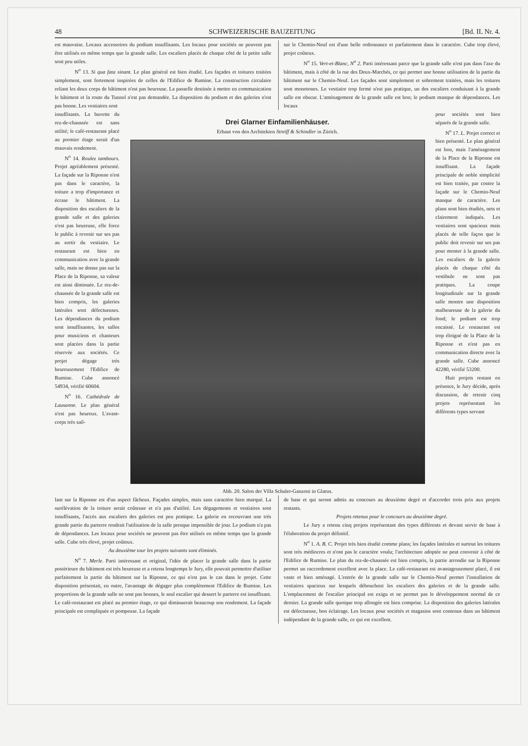48 SCHWEIZERISCHE BAUZEITUNG [Bd. IL Nr. 4.
est mauvaise. Locaux accessoires du podium insuffisants. Les locaux pour sociétés ne peuvent pas être utilisés en même temps que la grande salle. Les escaliers placés de chaque côté de la petite salle sont peu utiles.
N<sup>o</sup> 13. Si qua fata sinant. Le plan général est bien étudié. Les façades et toitures traitées simplement, sont fortement inspirées de celles de l'Edifice de Rumine. La construction circulaire reliant les deux corps de bâtiment n'est pas heureuse. La passelle destinée à mettre en communication le bâtiment et la route du Tunnel n'est pas demandée. La disposition du podium et des galeries n'est pas bonne. Les vestiaires sont
sur le Chemin-Neuf est d'une belle ordonnance et parfaitement dans le caractère. Cube trop élevé, projet coûteux.
N<sup>o</sup> 15. Vert-et-Blanc, N<sup>o</sup> 2. Parti intéressant parce que la grande salle n'est pas dans l'axe du bâtiment, mais à côté de la rue des Deux-Marchés, ce qui permet une bonne utilisation de la partie du bâtiment sur le Chemin-Neuf. Les façades sont simplement et sobrement traitées, mais les toitures sont monotones. Le vestiaire trop fermé n'est pas pratique, un des escaliers conduisant à la grande salle est obscur. L'aménagement de la grande salle est bon; le podium manque de dépendances. Les locaux
insuffisants. La buvette du rez-de-chaussée est sans utilité; le café-restaurant placé au premier étage serait d'un mauvais rendement.
N<sup>o</sup> 14. Roulez tambours. Projet agréablement présenté. La façade sur la Riponne n'est pas dans le caractère, la toiture a trop d'importance et écrase le bâtiment. La disposition des escaliers de la grande salle et des galeries n'est pas heureuse, elle force le public à revenir sur ses pas au sortir du vestiaire. Le restaurant est bien en communication avec la grande salle, mais ne donne pas sur la Place de la Riponne, sa valeur est ainsi diminuée. Le rez-de-chaussée de la grande salle est bien compris, les galeries latérales sont défectueuses. Les dépendances du podium sont insuffisantes, les salles pour musiciens et chanteurs sont placées dans la partie réservée aux sociétés. Ce projet dégage très heureusement l'Edifice de Rumine. Cube annoncé 54934, vérifié 60604.
N<sup>o</sup> 16. Cathédrale de Lausanne. Le plan général n'est pas heureux. L'avant-corps très sail-
Drei Glarner Einfamilienhäuser.
Erbaut von den Architekten Streiff & Schindler in Zürich.
Abb. 20. Salon der Villa Schuler-Ganzoni in Glarus.
pour sociétés sont bien séparés de la grande salle.
N<sup>o</sup> 17. L. Projet correct et bien présenté. Le plan général est bon, mais l'aménagement de la Place de la Riponne est insuffisant. La façade principale de noble simplicité est bien traitée, par contre la façade sur le Chemin-Neuf manque de caractère. Les plans sont bien étudiés, nets et clairement indiqués. Les vestiaires sont spacieux mais placés de telle façon que le public doit revenir sur ses pas pour monter à la grande salle. Les escaliers de la galerie placés de chaque côté du vestibule ne sont pas pratiques. La coupe longitudinale sur la grande salle montre une disposition malheureuse de la galerie du fond; le podium est trop encaissé. Le restaurant est trop éloigné de la Place de la Riponne et n'est pas en communication directe avec la grande salle. Cube annoncé 42280, vérifié 53200.
Huit projets restant en présence, le Jury décide, après discussion, de retenir cinq projets représentant les différents types servant
lant sur la Riponne est d'un aspect fâcheux. Façades simples, mais sans caractère bien marqué. La surélévation de la toiture serait coûteuse et n'a pas d'utilité. Les dégagements et vestiaires sont insuffisants, l'accès aux escaliers des galeries est peu pratique. La galerie en recouvrant une très grande partie du parterre rendrait l'utilisation de la salle presque impossible de jour. Le podium n'a pas de dépendances. Les locaux pour sociétés ne peuvent pas être utilisés en même temps que la grande salle. Cube très élevé, projet coûteux.
Au deuxième tour les projets suivants sont éliminés.
N<sup>o</sup> 7. Merle. Parti intéressant et original, l'idée de placer la grande salle dans la partie postérieure du bâtiment est très heureuse et a retenu longtemps le Jury, elle pouvait permettre d'utiliser parfaitement la partie du bâtiment sur la Riponne, ce qui n'est pas le cas dans le projet. Cette disposition présentait, en outre, l'avantage de dégager plus complètement l'Edifice de Rumine. Les proportions de la grande salle ne sont pas bonnes, le seul escalier qui dessert le parterre est insuffisant. Le café-restaurant est placé au premier étage, ce qui diminuerait beaucoup son rendement. La façade principale est compliquée et pompeuse. La façade
de base et qui seront admis au concours au deuxième degré et d'accorder trois prix aux projets restants.
Projets retenus pour le concours au deuxième degré.
Le Jury a retenu cinq projets représentant des types différents et devant servir de base à l'élaboration du projet définitif.
N<sup>o</sup> 1. A. B. C. Projet très bien étudié comme plans; les façades latérales et surtout les toitures sont très médiocres et n'ont pas le caractère voulu; l'architecture adoptée ne peut convenir à côté de l'Edifice de Rumine. Le plan du rez-de-chaussée est bien compris, la partie arrondie sur la Riponne permet un raccordement excellent avec la place. Le café-restaurant est avantageusement placé, il est vaste et bien aménagé. L'entrée de la grande salle sur le Chemin-Neuf permet l'installation de vestiaires spacieux sur lesquels débouchent les escaliers des galeries et de la grande salle. L'emplacement de l'escalier principal est exigu et ne permet pas le développement normal de ce dernier. La grande salle quoique trop allongée est bien comprise. La disposition des galeries latérales est défectueuse, bon éclairage. Les locaux pour sociétés et magasins sont contenus dans un bâtiment indépendant de la grande salle, ce qui est excellent.